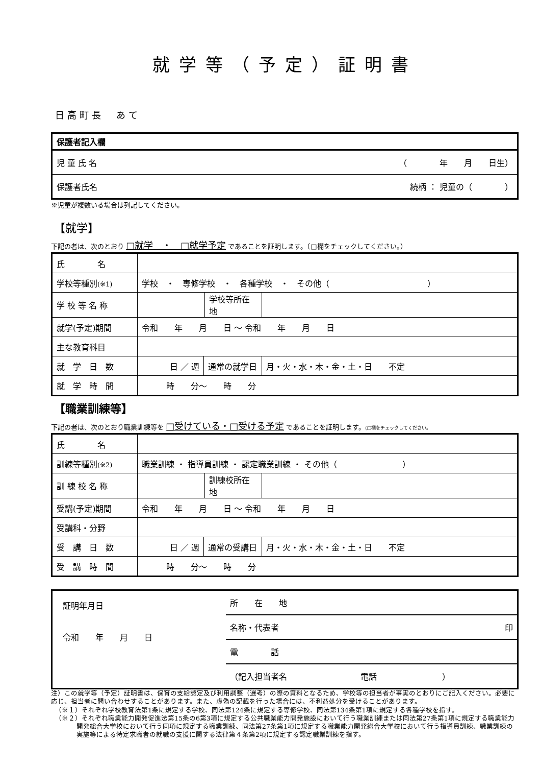就学等（予定）証明書
日高町長　あて
| 保護者記入欄 |
| 児 童 氏 名 （ 年 月 日生） |
| 保護者氏名 続柄 ： 児童の（ ） |
※児童が複数いる場合は列記してください。
【就学】
下記の者は、次のとおり □就学　・　□就学予定 であることを証明します。（□欄をチェックしてください。）
| 氏 名 | | | | |
| 学校等種別 (※1) | 学校 ・ 専修学校 ・ 各種学校 ・ その他（ ） | | | |
| 学 校 等 名 称 | | | 学校等所在地 | |
| 就学(予定)期間 | 令和 年 月 日 ～ 令和 年 月 日 | | | |
| 主な教育科目 | | | | |
| 就 学 日 数 | 日 ／ 週 | 通常の就学日 | | 月・火・水・木・金・土・日 不定 |
| 就 学 時 間 | 時 分～ 時 分 | | | |
【職業訓練等】
下記の者は、次のとおり職業訓練等を □受けている・□受ける予定 であることを証明します。(□欄をチェックしてください。
| 氏 名 | | | | |
| 訓練等種別 (※2) | 職業訓練 ・ 指導員訓練 ・ 認定職業訓練 ・ その他（ ） | | | |
| 訓 練 校 名 称 | | | 訓練校所在地 | |
| 受講(予定)期間 | 令和 年 月 日 ～ 令和 年 月 日 | | | |
| 受講科・分野 | | | | |
| 受 講 日 数 | 日 ／ 週 | 通常の受講日 | | 月・火・水・木・金・土・日 不定 |
| 受 講 時 間 | 時 分～ 時 分 | | | |
| 証明年月日 令和 年 月 日 | 所 在 地 |
| | 名称・代表者 印 |
| | 電 話 |
| | （記入担当者名 電話 ） |
注）この就学等（予定）証明書は、保育の支給認定及び利用調整（選考）の際の資料となるため、学校等の担当者が事実のとおりにご記入ください。必要に応じ、担当者に問い合わせすることがあります。また、虚偽の記載を行った場合には、不利益処分を受けることがあります。
（※１）それぞれ学校教育法第1条に規定する学校、同法第124条に規定する専修学校、同法第134条第1項に規定する各種学校を指す。
（※２）それぞれ職業能力開発促進法第15条の6第3項に規定する公共職業能力開発施設において行う職業訓練または同法第27条第1項に規定する職業能力開発総合大学校において行う同項に規定する職業訓練、同法第27条第1項に規定する職業能力開発総合大学校において行う指導員訓練、職業訓練の実施等による特定求職者の就職の支援に関する法律第４条第2項に規定する認定職業訓練を指す。